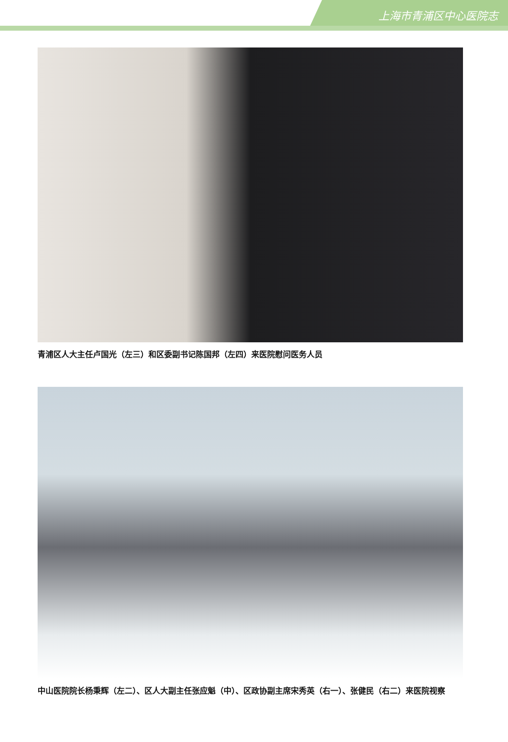上海市青浦区中心医院志
青浦区人大主任卢国光（左三）和区委副书记陈国邦（左四）来医院慰问医务人员
中山医院院长杨秉辉（左二）、区人大副主任张应魁（中）、区政协副主席宋秀英（右一）、张健民（右二）来医院视察